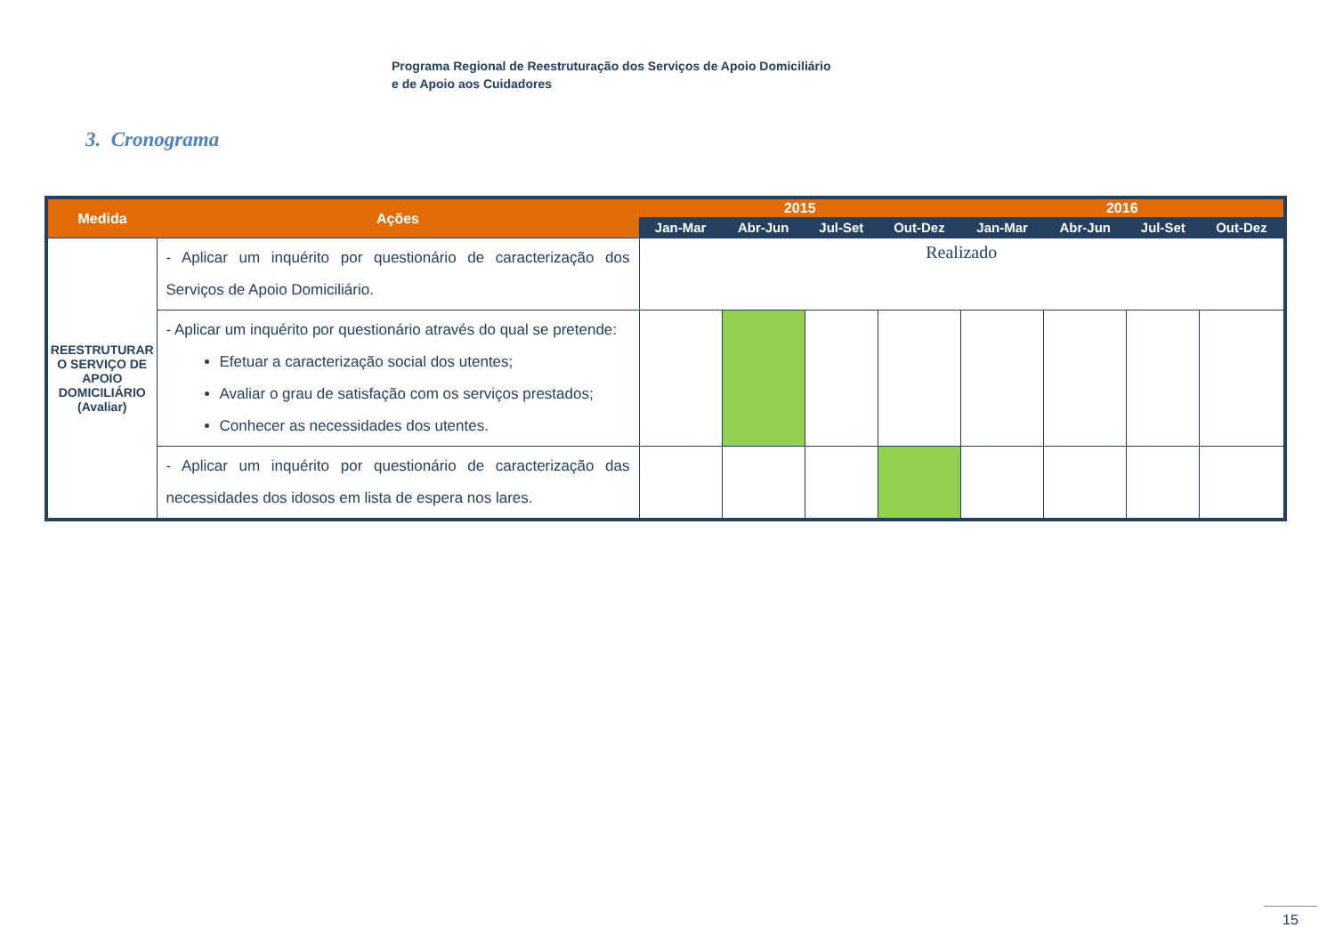Programa Regional de Reestruturação dos Serviços de Apoio Domiciliário
e de Apoio aos Cuidadores
3. Cronograma
| Medida | Ações | 2015 | | | | 2016 | | | |
| --- | --- | --- | --- | --- | --- | --- | --- | --- | --- |
| | | Jan-Mar | Abr-Jun | Jul-Set | Out-Dez | Jan-Mar | Abr-Jun | Jul-Set | Out-Dez |
| REESTRUTURAR O SERVIÇO DE APOIO DOMICILIÁRIO (Avaliar) | - Aplicar um inquérito por questionário de caracterização dos Serviços de Apoio Domiciliário. | Realizado | | | | | | | |
| | - Aplicar um inquérito por questionário através do qual se pretende: Efetuar a caracterização social dos utentes; Avaliar o grau de satisfação com os serviços prestados; Conhecer as necessidades dos utentes. | | | | | | | | |
| | - Aplicar um inquérito por questionário de caracterização das necessidades dos idosos em lista de espera nos lares. | | | | | | | | |
15